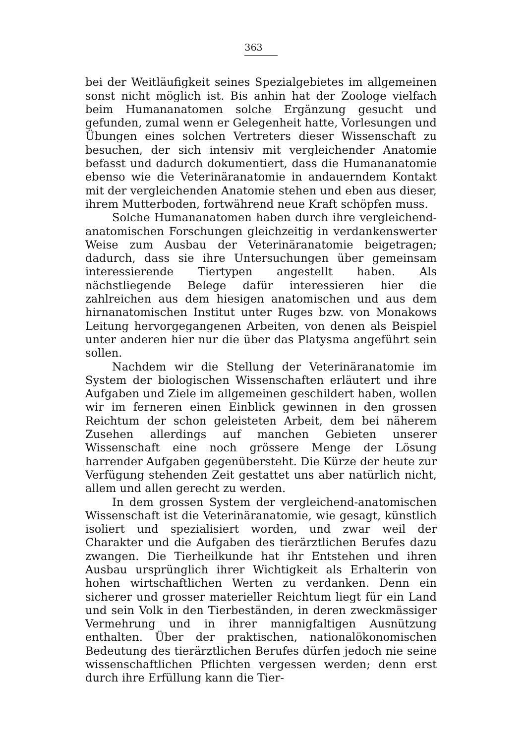363
bei der Weitläufigkeit seines Spezialgebietes im allgemeinen sonst nicht möglich ist. Bis anhin hat der Zoologe vielfach beim Humananatomen solche Ergänzung gesucht und gefunden, zumal wenn er Gelegenheit hatte, Vorlesungen und Übungen eines solchen Vertreters dieser Wissenschaft zu besuchen, der sich intensiv mit vergleichender Anatomie befasst und dadurch dokumentiert, dass die Humananatomie ebenso wie die Veterinäranatomie in andauerndem Kontakt mit der vergleichenden Anatomie stehen und eben aus dieser, ihrem Mutterboden, fortwährend neue Kraft schöpfen muss.
Solche Humananatomen haben durch ihre vergleichend-anatomischen Forschungen gleichzeitig in verdankenswerter Weise zum Ausbau der Veterinäranatomie beigetragen; dadurch, dass sie ihre Untersuchungen über gemeinsam interessierende Tiertypen angestellt haben. Als nächstliegende Belege dafür interessieren hier die zahlreichen aus dem hiesigen anatomischen und aus dem hirnanatomischen Institut unter Ruges bzw. von Monakows Leitung hervorgegangenen Arbeiten, von denen als Beispiel unter anderen hier nur die über das Platysma angeführt sein sollen.
Nachdem wir die Stellung der Veterinäranatomie im System der biologischen Wissenschaften erläutert und ihre Aufgaben und Ziele im allgemeinen geschildert haben, wollen wir im ferneren einen Einblick gewinnen in den grossen Reichtum der schon geleisteten Arbeit, dem bei näherem Zusehen allerdings auf manchen Gebieten unserer Wissenschaft eine noch grössere Menge der Lösung harrender Aufgaben gegenübersteht. Die Kürze der heute zur Verfügung stehenden Zeit gestattet uns aber natürlich nicht, allem und allen gerecht zu werden.
In dem grossen System der vergleichend-anatomischen Wissenschaft ist die Veterinäranatomie, wie gesagt, künstlich isoliert und spezialisiert worden, und zwar weil der Charakter und die Aufgaben des tierärztlichen Berufes dazu zwangen. Die Tierheilkunde hat ihr Entstehen und ihren Ausbau ursprünglich ihrer Wichtigkeit als Erhalterin von hohen wirtschaftlichen Werten zu verdanken. Denn ein sicherer und grosser materieller Reichtum liegt für ein Land und sein Volk in den Tierbeständen, in deren zweckmässiger Vermehrung und in ihrer mannigfaltigen Ausnützung enthalten. Über der praktischen, nationalökonomischen Bedeutung des tierärztlichen Berufes dürfen jedoch nie seine wissenschaftlichen Pflichten vergessen werden; denn erst durch ihre Erfüllung kann die Tier-